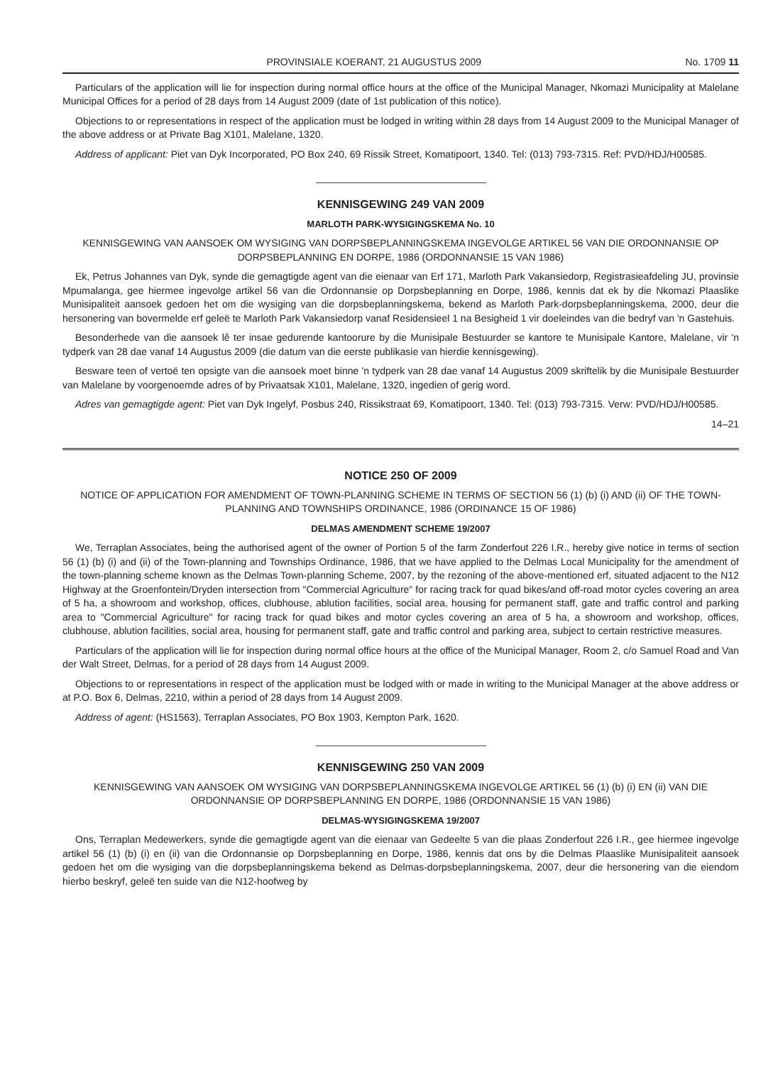PROVINSIALE KOERANT, 21 AUGUSTUS 2009 No. 1709 11
Particulars of the application will lie for inspection during normal office hours at the office of the Municipal Manager, Nkomazi Municipality at Malelane Municipal Offices for a period of 28 days from 14 August 2009 (date of 1st publication of this notice).
Objections to or representations in respect of the application must be lodged in writing within 28 days from 14 August 2009 to the Municipal Manager of the above address or at Private Bag X101, Malelane, 1320.
Address of applicant: Piet van Dyk Incorporated, PO Box 240, 69 Rissik Street, Komatipoort, 1340. Tel: (013) 793-7315. Ref: PVD/HDJ/H00585.
KENNISGEWING 249 VAN 2009
MARLOTH PARK-WYSIGINGSKEMA No. 10
KENNISGEWING VAN AANSOEK OM WYSIGING VAN DORPSBEPLANNINGSKEMA INGEVOLGE ARTIKEL 56 VAN DIE ORDONNANSIE OP DORPSBEPLANNING EN DORPE, 1986 (ORDONNANSIE 15 VAN 1986)
Ek, Petrus Johannes van Dyk, synde die gemagtigde agent van die eienaar van Erf 171, Marloth Park Vakansiedorp, Registrasieafdeling JU, provinsie Mpumalanga, gee hiermee ingevolge artikel 56 van die Ordonnansie op Dorpsbeplanning en Dorpe, 1986, kennis dat ek by die Nkomazi Plaaslike Munisipaliteit aansoek gedoen het om die wysiging van die dorpsbeplanningskema, bekend as Marloth Park-dorpsbeplanningskema, 2000, deur die hersonering van bovermelde erf geleë te Marloth Park Vakansiedorp vanaf Residensieel 1 na Besigheid 1 vir doeleindes van die bedryf van 'n Gastehuis.
Besonderhede van die aansoek lê ter insae gedurende kantoorure by die Munisipale Bestuurder se kantore te Munisipale Kantore, Malelane, vir 'n tydperk van 28 dae vanaf 14 Augustus 2009 (die datum van die eerste publikasie van hierdie kennisgewing).
Besware teen of vertoë ten opsigte van die aansoek moet binne 'n tydperk van 28 dae vanaf 14 Augustus 2009 skriftelik by die Munisipale Bestuurder van Malelane by voorgenoemde adres of by Privaatsak X101, Malelane, 1320, ingedien of gerig word.
Adres van gemagtigde agent: Piet van Dyk Ingelyf, Posbus 240, Rissikstraat 69, Komatipoort, 1340. Tel: (013) 793-7315. Verw: PVD/HDJ/H00585.
14–21
NOTICE 250 OF 2009
NOTICE OF APPLICATION FOR AMENDMENT OF TOWN-PLANNING SCHEME IN TERMS OF SECTION 56 (1) (b) (i) AND (ii) OF THE TOWN-PLANNING AND TOWNSHIPS ORDINANCE, 1986 (ORDINANCE 15 OF 1986)
DELMAS AMENDMENT SCHEME 19/2007
We, Terraplan Associates, being the authorised agent of the owner of Portion 5 of the farm Zonderfout 226 I.R., hereby give notice in terms of section 56 (1) (b) (i) and (ii) of the Town-planning and Townships Ordinance, 1986, that we have applied to the Delmas Local Municipality for the amendment of the town-planning scheme known as the Delmas Town-planning Scheme, 2007, by the rezoning of the above-mentioned erf, situated adjacent to the N12 Highway at the Groenfontein/Dryden intersection from "Commercial Agriculture" for racing track for quad bikes/and off-road motor cycles covering an area of 5 ha, a showroom and workshop, offices, clubhouse, ablution facilities, social area, housing for permanent staff, gate and traffic control and parking area to "Commercial Agriculture" for racing track for quad bikes and motor cycles covering an area of 5 ha, a showroom and workshop, offices, clubhouse, ablution facilities, social area, housing for permanent staff, gate and traffic control and parking area, subject to certain restrictive measures.
Particulars of the application will lie for inspection during normal office hours at the office of the Municipal Manager, Room 2, c/o Samuel Road and Van der Walt Street, Delmas, for a period of 28 days from 14 August 2009.
Objections to or representations in respect of the application must be lodged with or made in writing to the Municipal Manager at the above address or at P.O. Box 6, Delmas, 2210, within a period of 28 days from 14 August 2009.
Address of agent: (HS1563), Terraplan Associates, PO Box 1903, Kempton Park, 1620.
KENNISGEWING 250 VAN 2009
KENNISGEWING VAN AANSOEK OM WYSIGING VAN DORPSBEPLANNINGSKEMA INGEVOLGE ARTIKEL 56 (1) (b) (i) EN (ii) VAN DIE ORDONNANSIE OP DORPSBEPLANNING EN DORPE, 1986 (ORDONNANSIE 15 VAN 1986)
DELMAS-WYSIGINGSKEMA 19/2007
Ons, Terraplan Medewerkers, synde die gemagtigde agent van die eienaar van Gedeelte 5 van die plaas Zonderfout 226 I.R., gee hiermee ingevolge artikel 56 (1) (b) (i) en (ii) van die Ordonnansie op Dorpsbeplanning en Dorpe, 1986, kennis dat ons by die Delmas Plaaslike Munisipaliteit aansoek gedoen het om die wysiging van die dorpsbeplanningskema bekend as Delmas-dorpsbeplanningskema, 2007, deur die hersonering van die eiendom hierbo beskryf, geleë ten suide van die N12-hoofweg by